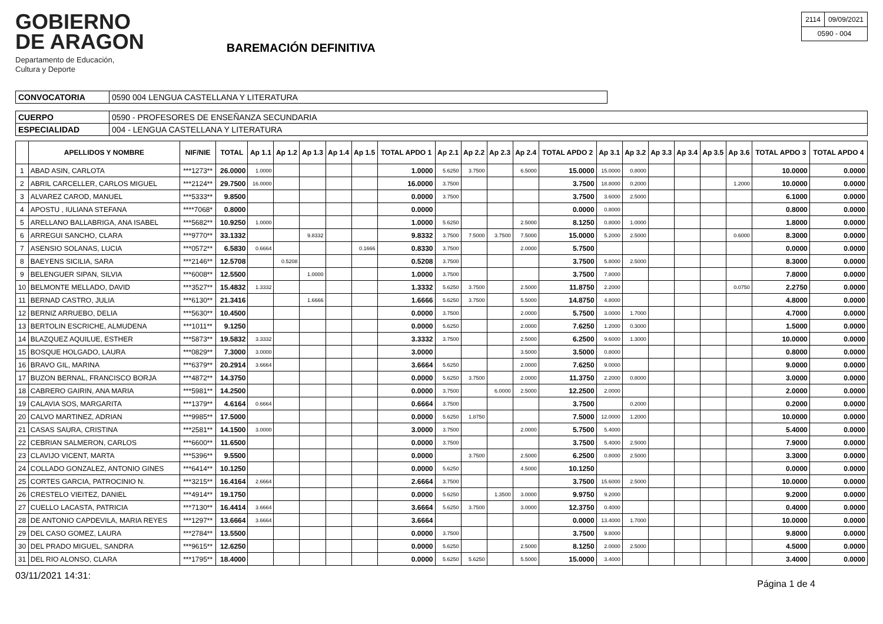GOBIERNO
DE ARAGON
Departamento de Educación,
Cultura y Deporte
BAREMACIÓN DEFINITIVA
| 2114 | 09/09/2021 |
| 0590 - 004 | |
| CONVOCATORIA | 0590 004 LENGUA CASTELLANA Y LITERATURA |
| CUERPO | 0590 - PROFESORES DE ENSEÑANZA SECUNDARIA |
| ESPECIALIDAD | 004 - LENGUA CASTELLANA Y LITERATURA |
| | APELLIDOS Y NOMBRE | NIF/NIE | TOTAL | Ap 1.1 | Ap 1.2 | Ap 1.3 | Ap 1.4 | Ap 1.5 | TOTAL APDO 1 | Ap 2.1 | Ap 2.2 | Ap 2.3 | Ap 2.4 | TOTAL APDO 2 | Ap 3.1 | Ap 3.2 | Ap 3.3 | Ap 3.4 | Ap 3.5 | Ap 3.6 | TOTAL APDO 3 | TOTAL APDO 4 |
| --- | --- | --- | --- | --- | --- | --- | --- | --- | --- | --- | --- | --- | --- | --- | --- | --- | --- | --- | --- | --- | --- | --- |
| 1 | ABAD ASIN, CARLOTA | ***1273** | 26.0000 | 1.0000 | | | | | 1.0000 | 5.6250 | 3.7500 | | 6.5000 | 15.0000 | 15.0000 | 0.8000 | | | | | 10.0000 | 0.0000 |
| 2 | ABRIL CARCELLER, CARLOS MIGUEL | ***2124** | 29.7500 | 16.0000 | | | | | 16.0000 | 3.7500 | | | | 3.7500 | 18.8000 | 0.2000 | | | | 1.2000 | 10.0000 | 0.0000 |
| 3 | ALVAREZ CAROD, MANUEL | ***5333** | 9.8500 | | | | | | 0.0000 | 3.7500 | | | | 3.7500 | 3.6000 | 2.5000 | | | | | 6.1000 | 0.0000 |
| 4 | APOSTU , IULIANA STEFANA | ****7068* | 0.8000 | | | | | | 0.0000 | | | | | 0.0000 | 0.8000 | | | | | | 0.8000 | 0.0000 |
| 5 | ARELLANO BALLABRIGA, ANA ISABEL | ***5682** | 10.9250 | 1.0000 | | | | | 1.0000 | 5.6250 | | | 2.5000 | 8.1250 | 0.8000 | 1.0000 | | | | | 1.8000 | 0.0000 |
| 6 | ARREGUI SANCHO, CLARA | ***9770** | 33.1332 | | | 9.8332 | | | 9.8332 | 3.7500 | 7.5000 | 3.7500 | 7.5000 | 15.0000 | 5.2000 | 2.5000 | | | | 0.6000 | 8.3000 | 0.0000 |
| 7 | ASENSIO SOLANAS, LUCIA | ***0572** | 6.5830 | 0.6664 | | | | 0.1666 | 0.8330 | 3.7500 | | | 2.0000 | 5.7500 | | | | | | | 0.0000 | 0.0000 |
| 8 | BAEYENS SICILIA, SARA | ***2146** | 12.5708 | | 0.5208 | | | | 0.5208 | 3.7500 | | | | 3.7500 | 5.8000 | 2.5000 | | | | | 8.3000 | 0.0000 |
| 9 | BELENGUER SIPAN, SILVIA | ***6008** | 12.5500 | | | 1.0000 | | | 1.0000 | 3.7500 | | | | 3.7500 | 7.8000 | | | | | | 7.8000 | 0.0000 |
| 10 | BELMONTE MELLADO, DAVID | ***3527** | 15.4832 | 1.3332 | | | | | 1.3332 | 5.6250 | 3.7500 | | 2.5000 | 11.8750 | 2.2000 | | | | | 0.0750 | 2.2750 | 0.0000 |
| 11 | BERNAD CASTRO, JULIA | ***6130** | 21.3416 | | | 1.6666 | | | 1.6666 | 5.6250 | 3.7500 | | 5.5000 | 14.8750 | 4.8000 | | | | | | 4.8000 | 0.0000 |
| 12 | BERNIZ ARRUEBO, DELIA | ***5630** | 10.4500 | | | | | | 0.0000 | 3.7500 | | | 2.0000 | 5.7500 | 3.0000 | 1.7000 | | | | | 4.7000 | 0.0000 |
| 13 | BERTOLIN ESCRICHE, ALMUDENA | ***1011** | 9.1250 | | | | | | 0.0000 | 5.6250 | | | 2.0000 | 7.6250 | 1.2000 | 0.3000 | | | | | 1.5000 | 0.0000 |
| 14 | BLAZQUEZ AQUILUE, ESTHER | ***5873** | 19.5832 | 3.3332 | | | | | 3.3332 | 3.7500 | | | 2.5000 | 6.2500 | 9.6000 | 1.3000 | | | | | 10.0000 | 0.0000 |
| 15 | BOSQUE HOLGADO, LAURA | ***0829** | 7.3000 | 3.0000 | | | | | 3.0000 | | | | 3.5000 | 3.5000 | 0.8000 | | | | | | 0.8000 | 0.0000 |
| 16 | BRAVO GIL, MARINA | ***6379** | 20.2914 | 3.6664 | | | | | 3.6664 | 5.6250 | | | 2.0000 | 7.6250 | 9.0000 | | | | | | 9.0000 | 0.0000 |
| 17 | BUZON BERNAL, FRANCISCO BORJA | ***4872** | 14.3750 | | | | | | 0.0000 | 5.6250 | 3.7500 | | 2.0000 | 11.3750 | 2.2000 | 0.8000 | | | | | 3.0000 | 0.0000 |
| 18 | CABRERO GAIRIN, ANA MARIA | ***5981** | 14.2500 | | | | | | 0.0000 | 3.7500 | | 6.0000 | 2.5000 | 12.2500 | 2.0000 | | | | | | 2.0000 | 0.0000 |
| 19 | CALAVIA SOS, MARGARITA | ***1379** | 4.6164 | 0.6664 | | | | | 0.6664 | 3.7500 | | | | 3.7500 | | 0.2000 | | | | | 0.2000 | 0.0000 |
| 20 | CALVO MARTINEZ, ADRIAN | ***9985** | 17.5000 | | | | | | 0.0000 | 5.6250 | 1.8750 | | | 7.5000 | 12.0000 | 1.2000 | | | | | 10.0000 | 0.0000 |
| 21 | CASAS SAURA, CRISTINA | ***2581** | 14.1500 | 3.0000 | | | | | 3.0000 | 3.7500 | | | 2.0000 | 5.7500 | 5.4000 | | | | | | 5.4000 | 0.0000 |
| 22 | CEBRIAN SALMERON, CARLOS | ***6600** | 11.6500 | | | | | | 0.0000 | 3.7500 | | | | 3.7500 | 5.4000 | 2.5000 | | | | | 7.9000 | 0.0000 |
| 23 | CLAVIJO VICENT, MARTA | ***5396** | 9.5500 | | | | | | 0.0000 | | 3.7500 | | 2.5000 | 6.2500 | 0.8000 | 2.5000 | | | | | 3.3000 | 0.0000 |
| 24 | COLLADO GONZALEZ, ANTONIO GINES | ***6414** | 10.1250 | | | | | | 0.0000 | 5.6250 | | | 4.5000 | 10.1250 | | | | | | | 0.0000 | 0.0000 |
| 25 | CORTES GARCIA, PATROCINIO N. | ***3215** | 16.4164 | 2.6664 | | | | | 2.6664 | 3.7500 | | | | 3.7500 | 15.6000 | 2.5000 | | | | | 10.0000 | 0.0000 |
| 26 | CRESTELO VIEITEZ, DANIEL | ***4914** | 19.1750 | | | | | | 0.0000 | 5.6250 | | 1.3500 | 3.0000 | 9.9750 | 9.2000 | | | | | | 9.2000 | 0.0000 |
| 27 | CUELLO LACASTA, PATRICIA | ***7130** | 16.4414 | 3.6664 | | | | | 3.6664 | 5.6250 | 3.7500 | | 3.0000 | 12.3750 | 0.4000 | | | | | | 0.4000 | 0.0000 |
| 28 | DE ANTONIO CAPDEVILA, MARIA REYES | ***1297** | 13.6664 | 3.6664 | | | | | 3.6664 | | | | | 0.0000 | 13.4000 | 1.7000 | | | | | 10.0000 | 0.0000 |
| 29 | DEL CASO GOMEZ, LAURA | ***2784** | 13.5500 | | | | | | 0.0000 | 3.7500 | | | | 3.7500 | 9.8000 | | | | | | 9.8000 | 0.0000 |
| 30 | DEL PRADO MIGUEL, SANDRA | ***9615** | 12.6250 | | | | | | 0.0000 | 5.6250 | | | 2.5000 | 8.1250 | 2.0000 | 2.5000 | | | | | 4.5000 | 0.0000 |
| 31 | DEL RIO ALONSO, CLARA | ***1795** | 18.4000 | | | | | | 0.0000 | 5.6250 | 5.6250 | | 5.5000 | 15.0000 | 3.4000 | | | | | | 3.4000 | 0.0000 |
03/11/2021 14:31: Página 1 de 4